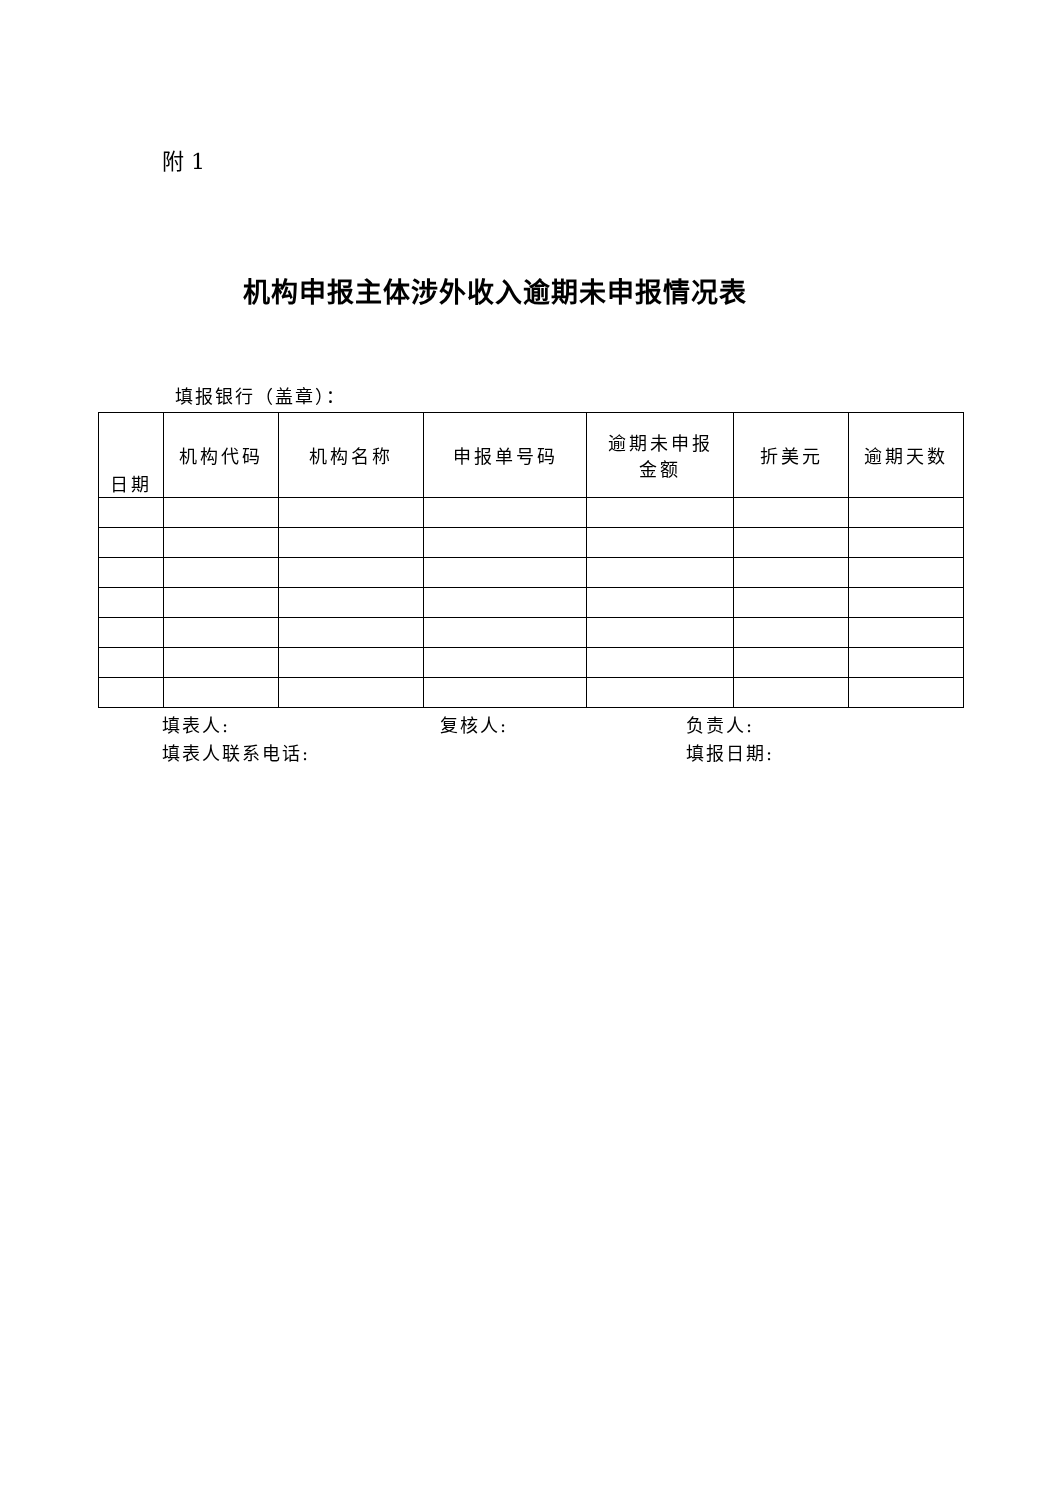附 1
机构申报主体涉外收入逾期未申报情况表
填报银行（盖章）：
| 日期 | 机构代码 | 机构名称 | 申报单号码 | 逾期未申报 金额 | 折美元 | 逾期天数 |
| --- | --- | --- | --- | --- | --- | --- |
填表人: 复核人: 负责人:
填表人联系电话: 填报日期: